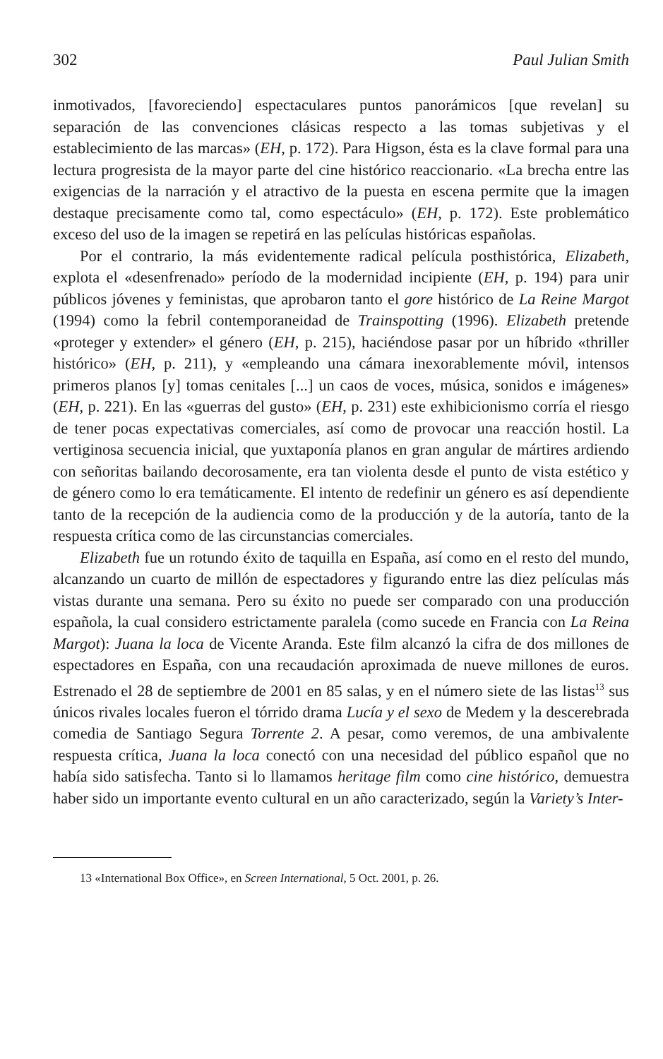302 Paul Julian Smith
inmotivados, [favoreciendo] espectaculares puntos panorámicos [que revelan] su separación de las convenciones clásicas respecto a las tomas subjetivas y el establecimiento de las marcas» (EH, p. 172). Para Higson, ésta es la clave formal para una lectura progresista de la mayor parte del cine histórico reaccionario. «La brecha entre las exigencias de la narración y el atractivo de la puesta en escena permite que la imagen destaque precisamente como tal, como espectáculo» (EH, p. 172). Este problemático exceso del uso de la imagen se repetirá en las películas históricas españolas.
Por el contrario, la más evidentemente radical película posthistórica, Elizabeth, explota el «desenfrenado» período de la modernidad incipiente (EH, p. 194) para unir públicos jóvenes y feministas, que aprobaron tanto el gore histórico de La Reine Margot (1994) como la febril contemporaneidad de Trainspotting (1996). Elizabeth pretende «proteger y extender» el género (EH, p. 215), haciéndose pasar por un híbrido «thriller histórico» (EH, p. 211), y «empleando una cámara inexorablemente móvil, intensos primeros planos [y] tomas cenitales [...] un caos de voces, música, sonidos e imágenes» (EH, p. 221). En las «guerras del gusto» (EH, p. 231) este exhibicionismo corría el riesgo de tener pocas expectativas comerciales, así como de provocar una reacción hostil. La vertiginosa secuencia inicial, que yuxtaponía planos en gran angular de mártires ardiendo con señoritas bailando decorosamente, era tan violenta desde el punto de vista estético y de género como lo era temáticamente. El intento de redefinir un género es así dependiente tanto de la recepción de la audiencia como de la producción y de la autoría, tanto de la respuesta crítica como de las circunstancias comerciales.
Elizabeth fue un rotundo éxito de taquilla en España, así como en el resto del mundo, alcanzando un cuarto de millón de espectadores y figurando entre las diez películas más vistas durante una semana. Pero su éxito no puede ser comparado con una producción española, la cual considero estrictamente paralela (como sucede en Francia con La Reina Margot): Juana la loca de Vicente Aranda. Este film alcanzó la cifra de dos millones de espectadores en España, con una recaudación aproximada de nueve millones de euros. Estrenado el 28 de septiembre de 2001 en 85 salas, y en el número siete de las listas<sup>13</sup> sus únicos rivales locales fueron el tórrido drama Lucía y el sexo de Medem y la descerebrada comedia de Santiago Segura Torrente 2. A pesar, como veremos, de una ambivalente respuesta crítica, Juana la loca conectó con una necesidad del público español que no había sido satisfecha. Tanto si lo llamamos heritage film como cine histórico, demuestra haber sido un importante evento cultural en un año caracterizado, según la Variety’s Inter-
13 «International Box Office», en Screen International, 5 Oct. 2001, p. 26.